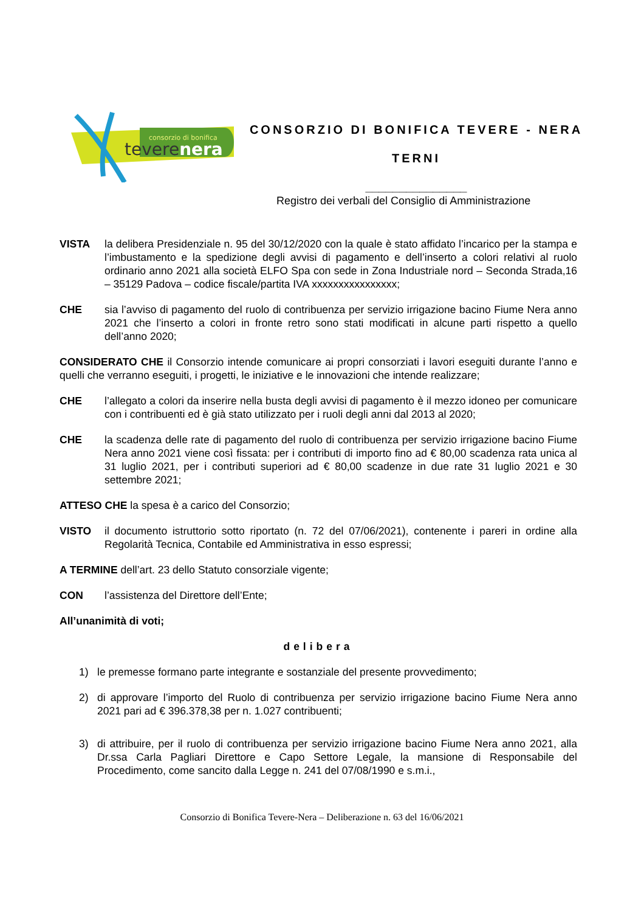consorzio di bonifica
teverenera
CONSORZIO DI BONIFICA TEVERE - NERA
TERNI
_______________
Registro dei verbali del Consiglio di Amministrazione
VISTA la delibera Presidenziale n. 95 del 30/12/2020 con la quale è stato affidato l’incarico per la stampa e l’imbustamento e la spedizione degli avvisi di pagamento e dell’inserto a colori relativi al ruolo ordinario anno 2021 alla società ELFO Spa con sede in Zona Industriale nord – Seconda Strada,16 – 35129 Padova – codice fiscale/partita IVA xxxxxxxxxxxxxxxx;
CHE sia l’avviso di pagamento del ruolo di contribuenza per servizio irrigazione bacino Fiume Nera anno 2021 che l’inserto a colori in fronte retro sono stati modificati in alcune parti rispetto a quello dell’anno 2020;
CONSIDERATO CHE il Consorzio intende comunicare ai propri consorziati i lavori eseguiti durante l’anno e quelli che verranno eseguiti, i progetti, le iniziative e le innovazioni che intende realizzare;
CHE l’allegato a colori da inserire nella busta degli avvisi di pagamento è il mezzo idoneo per comunicare con i contribuenti ed è già stato utilizzato per i ruoli degli anni dal 2013 al 2020;
CHE la scadenza delle rate di pagamento del ruolo di contribuenza per servizio irrigazione bacino Fiume Nera anno 2021 viene così fissata: per i contributi di importo fino ad € 80,00 scadenza rata unica al 31 luglio 2021, per i contributi superiori ad € 80,00 scadenze in due rate 31 luglio 2021 e 30 settembre 2021;
ATTESO CHE la spesa è a carico del Consorzio;
VISTO il documento istruttorio sotto riportato (n. 72 del 07/06/2021), contenente i pareri in ordine alla Regolarità Tecnica, Contabile ed Amministrativa in esso espressi;
A TERMINE dell’art. 23 dello Statuto consorziale vigente;
CON l’assistenza del Direttore dell’Ente;
All’unanimità di voti;
delibera
1) le premesse formano parte integrante e sostanziale del presente provvedimento;
2) di approvare l’importo del Ruolo di contribuenza per servizio irrigazione bacino Fiume Nera anno 2021 pari ad € 396.378,38 per n. 1.027 contribuenti;
3) di attribuire, per il ruolo di contribuenza per servizio irrigazione bacino Fiume Nera anno 2021, alla Dr.ssa Carla Pagliari Direttore e Capo Settore Legale, la mansione di Responsabile del Procedimento, come sancito dalla Legge n. 241 del 07/08/1990 e s.m.i.,
Consorzio di Bonifica Tevere-Nera – Deliberazione n. 63 del 16/06/2021